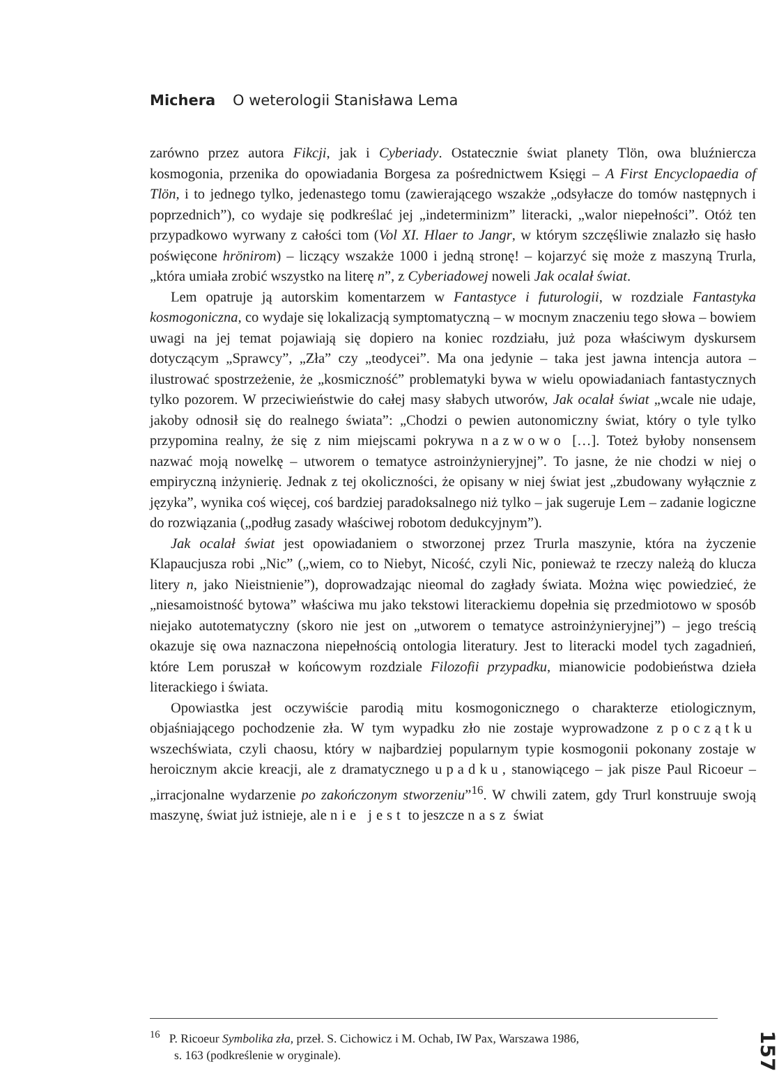Michera O weterologii Stanisława Lema
zarówno przez autora Fikcji, jak i Cyberiady. Ostatecznie świat planety Tlön, owa bluźniercza kosmogonia, przenika do opowiadania Borgesa za pośrednictwem Księgi – A First Encyclopaedia of Tlön, i to jednego tylko, jedenastego tomu (zawierającego wszakże „odsyłacze do tomów następnych i poprzednich”), co wydaje się podkreślać jej „indeterminizm” literacki, „walor niepełności”. Otóż ten przypadkowo wyrwany z całości tom (Vol XI. Hlaer to Jangr, w którym szczęśliwie znalazło się hasło poświęcone hrönirom) – liczący wszakże 1000 i jedną stronę! – kojarzyć się może z maszyną Trurla, „która umiała zrobić wszystko na literę n”, z Cyberiadowej noweli Jak ocalał świat.
Lem opatruje ją autorskim komentarzem w Fantastyce i futurologii, w rozdziale Fantastyka kosmogoniczna, co wydaje się lokalizacją symptomatyczną – w mocnym znaczeniu tego słowa – bowiem uwagi na jej temat pojawiają się dopiero na koniec rozdziału, już poza właściwym dyskursem dotyczącym „Sprawcy”, „Zła” czy „teodycei”. Ma ona jedynie – taka jest jawna intencja autora – ilustrować spostrzeżenie, że „kosmiczność” problematyki bywa w wielu opowiadaniach fantastycznych tylko pozorem. W przeciwieństwie do całej masy słabych utworów, Jak ocalał świat „wcale nie udaje, jakoby odnosił się do realnego świata”: „Chodzi o pewien autonomiczny świat, który o tyle tylko przypomina realny, że się z nim miejscami pokrywa nazwowo […]. Toteż byłoby nonsensem nazwać moją nowelkę – utworem o tematyce astroinżynieryjnej”. To jasne, że nie chodzi w niej o empiryczną inżynierię. Jednak z tej okoliczności, że opisany w niej świat jest „zbudowany wyłącznie z języka”, wynika coś więcej, coś bardziej paradoksalnego niż tylko – jak sugeruje Lem – zadanie logiczne do rozwiązania („podług zasady właściwej robotom dedukcyjnym”).
Jak ocalał świat jest opowiadaniem o stworzonej przez Trurla maszynie, która na życzenie Klapaucjusza robi „Nic” („wiem, co to Niebyt, Nicość, czyli Nic, ponieważ te rzeczy należą do klucza litery n, jako Nieistnienie”), doprowadzając nieomal do zagłady świata. Można więc powiedzieć, że „niesamoistność bytowa” właściwa mu jako tekstowi literackiemu dopełnia się przedmiotowo w sposób niejako autotematyczny (skoro nie jest on „utworem o tematyce astroinżynieryjnej”) – jego treścią okazuje się owa naznaczona niepełnością ontologia literatury. Jest to literacki model tych zagadnień, które Lem poruszał w końcowym rozdziale Filozofii przypadku, mianowicie podobieństwa dzieła literackiego i świata.
Opowiastka jest oczywiście parodią mitu kosmogonicznego o charakterze etiologicznym, objaśniającego pochodzenie zła. W tym wypadku zło nie zostaje wyprowadzone z początku wszechświata, czyli chaosu, który w najbardziej popularnym typie kosmogonii pokonany zostaje w heroicznym akcie kreacji, ale z dramatycznego upadku, stanowiącego – jak pisze Paul Ricoeur – „irracjonalne wydarzenie po zakończonym stworzeniu”<sup>16</sup>. W chwili zatem, gdy Trurl konstruuje swoją maszynę, świat już istnieje, ale nie jest to jeszcze nasz świat
<sup>16</sup> P. Ricoeur Symbolika zła, przeł. S. Cichowicz i M. Ochab, IW Pax, Warszawa 1986,
s. 163 (podkreślenie w oryginale).
157